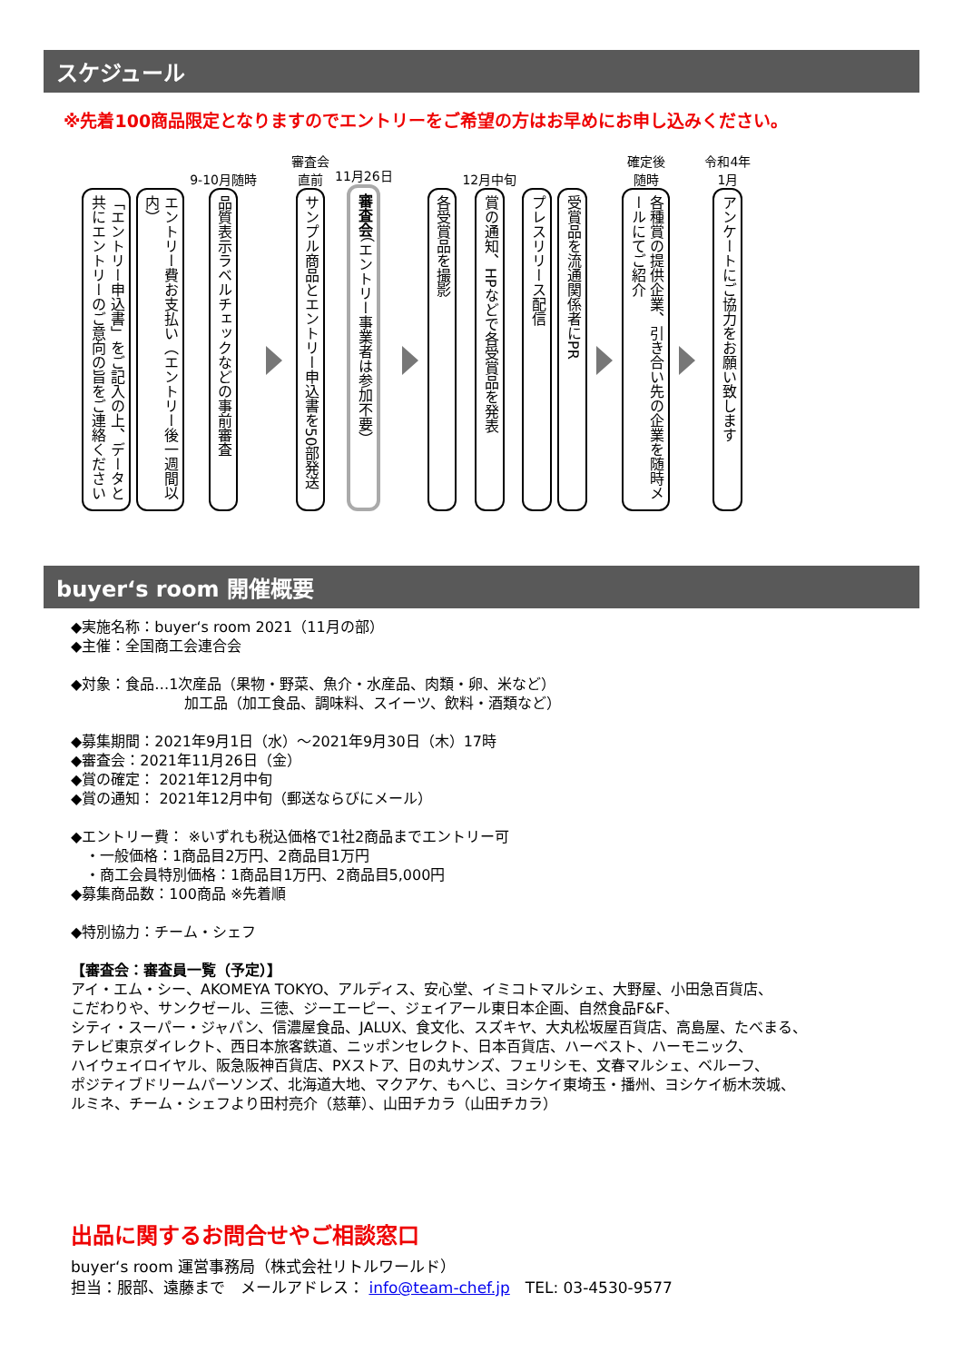スケジュール
※先着100商品限定となりますのでエントリーをご希望の方はお早めにお申し込みください。
「エントリー申込書」をご記入の上、データと共にエントリーのご意向の旨をご連絡ください
エントリー費お支払い（エントリー後一週間以内）
9-10月随時
品質表示ラベルチェックなどの事前審査
審査会
直前
サンプル商品とエントリー申込書を50部発送
11月26日
審査会（エントリー事業者は参加不要）
各受賞品を撮影
12月中旬
賞の通知、HPなどで各受賞品を発表
プレスリリース配信
受賞品を流通関係者にPR
確定後
随時
各種賞の提供企業、引き合い先の企業を随時メールにてご紹介
令和4年
1月
アンケートにご協力をお願い致します
buyer‘s room 開催概要
◆実施名称：buyer‘s room 2021（11月の部）
◆主催：全国商工会連合会
◆対象：食品…1次産品（果物・野菜、魚介・水産品、肉類・卵、米など）
加工品（加工食品、調味料、スイーツ、飲料・酒類など）
◆募集期間：2021年9月1日（水）～2021年9月30日（木）17時
◆審査会：2021年11月26日（金）
◆賞の確定： 2021年12月中旬
◆賞の通知： 2021年12月中旬（郵送ならびにメール）
◆エントリー費： ※いずれも税込価格で1社2商品までエントリー可
　・一般価格：1商品目2万円、2商品目1万円
　・商工会員特別価格：1商品目1万円、2商品目5,000円
◆募集商品数：100商品 ※先着順
◆特別協力：チーム・シェフ
【審査会：審査員一覧（予定）】
アイ・エム・シー、AKOMEYA TOKYO、アルディス、安心堂、イミコトマルシェ、大野屋、小田急百貨店、
こだわりや、サンクゼール、三徳、ジーエーピー、ジェイアール東日本企画、自然食品F&F、
シティ・スーパー・ジャパン、信濃屋食品、JALUX、食文化、スズキヤ、大丸松坂屋百貨店、高島屋、たべまる、
テレビ東京ダイレクト、西日本旅客鉄道、ニッポンセレクト、日本百貨店、ハーベスト、ハーモニック、
ハイウェイロイヤル、阪急阪神百貨店、PXストア、日の丸サンズ、フェリシモ、文春マルシェ、ベルーフ、
ポジティブドリームパーソンズ、北海道大地、マクアケ、もへじ、ヨシケイ東埼玉・播州、ヨシケイ栃木茨城、
ルミネ、チーム・シェフより田村亮介（慈華）、山田チカラ（山田チカラ）
出品に関するお問合せやご相談窓口
buyer‘s room 運営事務局（株式会社リトルワールド）
担当：服部、遠藤まで　メールアドレス： info@team-chef.jp　TEL: 03-4530-9577